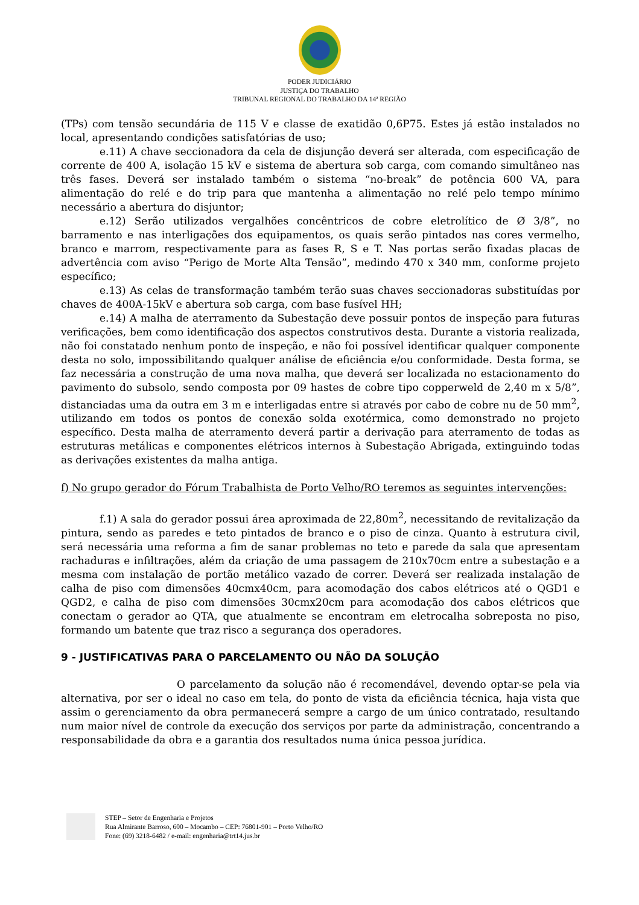PODER JUDICIÁRIO
JUSTIÇA DO TRABALHO
TRIBUNAL REGIONAL DO TRABALHO DA 14ª REGIÃO
(TPs) com tensão secundária de 115 V e classe de exatidão 0,6P75. Estes já estão instalados no local, apresentando condições satisfatórias de uso;
e.11) A chave seccionadora da cela de disjunção deverá ser alterada, com especificação de corrente de 400 A, isolação 15 kV e sistema de abertura sob carga, com comando simultâneo nas três fases. Deverá ser instalado também o sistema “no-break” de potência 600 VA, para alimentação do relé e do trip para que mantenha a alimentação no relé pelo tempo mínimo necessário a abertura do disjuntor;
e.12) Serão utilizados vergalhões concêntricos de cobre eletrolítico de Ø 3/8”, no barramento e nas interligações dos equipamentos, os quais serão pintados nas cores vermelho, branco e marrom, respectivamente para as fases R, S e T. Nas portas serão fixadas placas de advertência com aviso “Perigo de Morte Alta Tensão”, medindo 470 x 340 mm, conforme projeto específico;
e.13) As celas de transformação também terão suas chaves seccionadoras substituídas por chaves de 400A-15kV e abertura sob carga, com base fusível HH;
e.14) A malha de aterramento da Subestação deve possuir pontos de inspeção para futuras verificações, bem como identificação dos aspectos construtivos desta. Durante a vistoria realizada, não foi constatado nenhum ponto de inspeção, e não foi possível identificar qualquer componente desta no solo, impossibilitando qualquer análise de eficiência e/ou conformidade. Desta forma, se faz necessária a construção de uma nova malha, que deverá ser localizada no estacionamento do pavimento do subsolo, sendo composta por 09 hastes de cobre tipo copperweld de 2,40 m x 5/8”, distanciadas uma da outra em 3 m e interligadas entre si através por cabo de cobre nu de 50 mm<sup>2</sup>, utilizando em todos os pontos de conexão solda exotérmica, como demonstrado no projeto específico. Desta malha de aterramento deverá partir a derivação para aterramento de todas as estruturas metálicas e componentes elétricos internos à Subestação Abrigada, extinguindo todas as derivações existentes da malha antiga.
f) No grupo gerador do Fórum Trabalhista de Porto Velho/RO teremos as seguintes intervenções:
f.1) A sala do gerador possui área aproximada de 22,80m<sup>2</sup>, necessitando de revitalização da pintura, sendo as paredes e teto pintados de branco e o piso de cinza. Quanto à estrutura civil, será necessária uma reforma a fim de sanar problemas no teto e parede da sala que apresentam rachaduras e infiltrações, além da criação de uma passagem de 210x70cm entre a subestação e a mesma com instalação de portão metálico vazado de correr. Deverá ser realizada instalação de calha de piso com dimensões 40cmx40cm, para acomodação dos cabos elétricos até o QGD1 e QGD2, e calha de piso com dimensões 30cmx20cm para acomodação dos cabos elétricos que conectam o gerador ao QTA, que atualmente se encontram em eletrocalha sobreposta no piso, formando um batente que traz risco a segurança dos operadores.
9 - JUSTIFICATIVAS PARA O PARCELAMENTO OU NÃO DA SOLUÇÃO
O parcelamento da solução não é recomendável, devendo optar-se pela via alternativa, por ser o ideal no caso em tela, do ponto de vista da eficiência técnica, haja vista que assim o gerenciamento da obra permanecerá sempre a cargo de um único contratado, resultando num maior nível de controle da execução dos serviços por parte da administração, concentrando a responsabilidade da obra e a garantia dos resultados numa única pessoa jurídica.
STEP – Setor de Engenharia e Projetos
Rua Almirante Barroso, 600 – Mocambo – CEP: 76801-901 – Porto Velho/RO
Fone: (69) 3218-6482 / e-mail: engenharia@trt14.jus.br